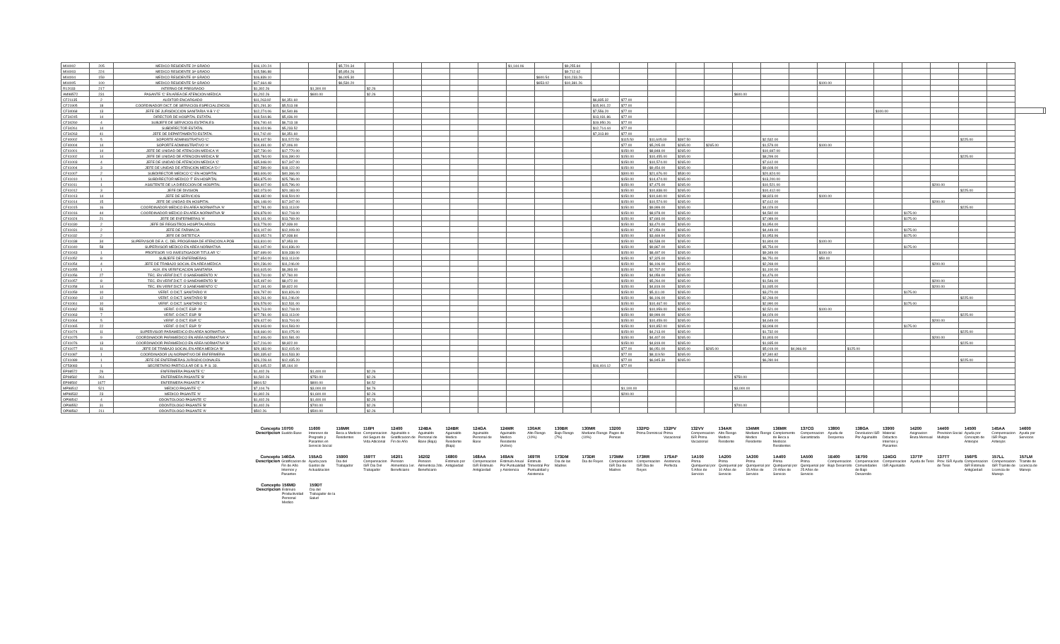| M04002 | 205 | MEDICO RESIDENTE 2# GRADO | $16,120.24 | | | $5,720.34 | | | | | | $1,144.06 | | $9,255.84 | | | | | | | | | | | | | | | | | |
| M04003 | 224 | MEDICO RESIDENTE 3# GRADO | $15,586.88 | | | $5,854.26 | | | | | | | | $9,712.62 | | | | | | | | | | | | | | | | | |
| M04004 | 159 | MEDICO RESIDENTE 4# GRADO | $16,839.10 | | | $6,005.30 | | | | | | | $600.54 | $10,233.26 | | | | | | | | | | | | | | | | | |
| M04005 | 100 | MEDICO RESIDENTE 5# GRADO | $17,664.48 | | | $6,530.20 | | | | | | | $653.02 | $10,381.26 | | | | | | | | | $100.00 | | | | | | | | |
| R12033 | 217 | INTERNO DE PREGRADO | $1,302.26 | | $1,300.00 | | $2.26 | | | | | | | | | | | | | | | | | | | | | | | | |
| AM98572 | 231 | PASANTE 'C' EN AREA DE ATENCION MEDICA | $1,202.26 | | $600.00 | | $2.26 | | | | | | | | | | | | | $600.00 | | | | | | | | | | | |
| CF21135 | 2 | AUDITOR ENCARGADO | $11,263.92 | $4,351.60 | | | | | | | | | | | $6,835.32 | $77.00 | | | | | | | | | | | | | | | |
| CF21905 | 18 | COORDINADOR DICT. DE SERVICIOS ESPECIALIZADOS | $21,291.30 | $5,513.08 | | | | | | | | | | | $15,901.22 | $77.00 | | | | | | | | | | | | | | | |
| CF34068 | 13 | JEFE DE JURISDICCION SANITARIA 'A B Y C' | $12,274.06 | $4,540.86 | | | | | | | | | | | $7,556.20 | $77.00 | | | | | | | | | $100.00 | | | | | | |
| CF34245 | 14 | DIRECTOR DE HOSPITAL ESTATAL | $18,544.86 | $5,436.00 | | | | | | | | | | | $13,031.86 | $77.00 | | | | | | | | | | | | | | | |
| CF34260 | 4 | SUBJEFE DE SERVICIOS ESTATALES | $26,740.44 | $6,713.18 | | | | | | | | | | | $19,950.26 | $77.00 | | | | | | | | | | | | | | | |
| CF34261 | 14 | SUBDIRECTOR ESTATAL | $18,024.96 | $5,233.52 | | | | | | | | | | | $12,714.44 | $77.00 | | | | | | | | | | | | | | | |
| CF34263 | 41 | JEFE DE DEPARTAMENTO ESTATAL | $11,742.40 | $4,351.60 | | | | | | | | | | | $7,313.80 | $77.00 | | | | | | | | | | | | | | | |
| CF40002 | 5 | SOPORTE ADMINISTRATIVO 'C' | $28,447.50 | $11,572.50 | | | | | | | | | | | | $115.50 | $11,605.00 | $397.50 | | | $2,532.00 | | | | | | | $225.00 | | | |
| CF40004 | 14 | SOPORTE ADMINISTRATIVO 'A' | $14,491.00 | $7,006.00 | | | | | | | | | | | | $77.00 | $5,205.00 | $265.00 | $265.00 | | $1,579.00 | | $100.00 | | | | | | | | |
| CF41001 | 14 | JEFE DE UNIDAD DE ATENCION MEDICA 'A' | $37,730.00 | $17,770.00 | | | | | | | | | | | | $150.00 | $8,848.00 | $265.00 | | | $10,697.00 | | | | | | | | | | |
| CF41002 | 14 | JEFE DE UNIDAD DE ATENCION MEDICA 'B' | $35,784.00 | $16,390.00 | | | | | | | | | | | | $150.00 | $10,455.00 | $265.00 | | | $8,299.00 | | | | | | | $225.00 | | | |
| CF41003 | 4 | JEFE DE UNIDAD DE ATENCION MEDICA 'C' | $35,948.00 | $17,347.00 | | | | | | | | | | | | $150.00 | $10,574.00 | $265.00 | | | $7,612.00 | | | | | | | | | | |
| CF41004 | 3 | JEFE DE UNIDAD DE ATENCION MEDICA 'D I' | $37,599.00 | $18,122.00 | | | | | | | | | | | | $150.00 | $9,454.00 | $265.00 | | | $9,608.00 | | | | | | | | | | |
| CF41007 | 2 | SUBDIRECTOR MEDICO 'C' EN HOSPITAL | $83,606.00 | $40,366.00 | | | | | | | | | | | | $300.00 | $21,676.00 | $530.00 | | | $20,824.00 | | | | | | | | | | |
| CF41010 | 1 | SUBDIRECTOR MEDICO 'F' EN HOSPITAL | $53,875.00 | $25,786.00 | | | | | | | | | | | | $150.00 | $14,474.00 | $265.00 | | | $13,200.00 | | | | | | | | | | |
| CF41011 | 1 | ASISTENTE DE LA DIRECCION DE HOSPITAL | $34,407.00 | $15,796.00 | | | | | | | | | | | | $150.00 | $7,475.00 | $265.00 | | | $10,521.00 | | | | | | $200.00 | | | | |
| CF41012 | 3 | JEFE DE DIVISION | $42,073.00 | $20,183.00 | | | | | | | | | | | | $150.00 | $10,838.00 | $265.00 | | | $10,412.00 | | | | | | | $225.00 | | | |
| CF41013 | 14 | JEFE DE SERVICIOS | $38,482.00 | $18,504.00 | | | | | | | | | | | | $150.00 | $10,640.00 | $265.00 | | | $8,823.00 | | $100.00 | | | | | | | | |
| CF41014 | 15 | JEFE DE UNIDAD EN HOSPITAL | $36,148.00 | $17,347.00 | | | | | | | | | | | | $150.00 | $10,574.00 | $265.00 | | | $7,612.00 | | | | | | $200.00 | | | | |
| CF41015 | 16 | COORDINADOR MEDICO EN AREA NORMATIVA 'A' | $27,781.00 | $13,113.00 | | | | | | | | | | | | $150.00 | $9,999.00 | $265.00 | | | $4,029.00 | | | | | | | $225.00 | | | |
| CF41016 | 44 | COORDINADOR MEDICO EN AREA NORMATIVA 'B' | $26,878.00 | $12,718.00 | | | | | | | | | | | | $150.00 | $8,978.00 | $265.00 | | | $4,592.00 | | | | | $175.00 | | | | | |
| CF41024 | 21 | JEFE DE ENFERMERAS 'A' | $29,141.00 | $13,769.00 | | | | | | | | | | | | $150.00 | $7,693.00 | $265.00 | | | $7,089.00 | | | | | $175.00 | | | | | |
| CF41030 | 2 | JEFE DE REGISTROS HOSPITALARIOS | $13,778.00 | $7,939.00 | | | | | | | | | | | | $150.00 | $3,470.00 | $265.00 | | | $1,954.00 | | | | | | | | | | |
| CF41031 | 2 | JEFE DE FARMACIA | $24,107.00 | $12,009.00 | | | | | | | | | | | | $150.00 | $7,059.00 | $265.00 | | | $4,449.00 | | | | | $175.00 | | | | | |
| CF41032 | 2 | JEFE DE DIETETICA | $13,952.74 | $7,938.84 | | | | | | | | | | | | $150.00 | $3,469.94 | $265.00 | | | $1,953.96 | | | | | $175.00 | | | | | |
| CF41038 | 34 | SUPERVISOR DE A. C. DEL PROGRAMA DE ATENCION A POB | $13,810.00 | $7,953.00 | | | | | | | | | | | | $150.00 | $3,538.00 | $265.00 | | | $1,804.00 | | $100.00 | | | | | | | | |
| CF41040 | 58 | SUPERVISOR MEDICO EN AREA NORMATIVA | $31,047.00 | $14,836.00 | | | | | | | | | | | | $150.00 | $9,867.00 | $265.00 | | | $5,754.00 | | | | | $175.00 | | | | | |
| CF41043 | 1 | PROFESOR Y/O INVESTIGADOR TITULAR 'C' | $37,699.00 | $19,338.00 | | | | | | | | | | | | $150.00 | $8,497.00 | $265.00 | | | $9,349.00 | | $100.00 | | | | | | | | |
| CF41052 | 8 | SUBJEFE DE ENFERMERAS | $27,654.00 | $13,113.00 | | | | | | | | | | | | $150.00 | $7,325.00 | $265.00 | | | $6,751.00 | | $50.00 | | | | | | | | |
| CF41054 | 4 | JEFE DE TRABAJO SOCIAL EN AREA MEDICA | $20,236.00 | $11,246.00 | | | | | | | | | | | | $150.00 | $6,106.00 | $265.00 | | | $2,269.00 | | | | | | $200.00 | | | | |
| CF41055 | 1 | AUX. EN VERIFICACION SANITARIA | $10,615.00 | $6,393.00 | | | | | | | | | | | | $150.00 | $2,707.00 | $265.00 | | | $1,100.00 | | | | | | | | | | |
| CF41056 | 27 | TEC. EN VERIF.DICT. O SANEAMIENTO 'A' | $13,710.00 | $7,760.00 | | | | | | | | | | | | $150.00 | $4,059.00 | $265.00 | | | $1,476.00 | | | | | | | | | | |
| CF41057 | 8 | TEC. EN VERIF.DICT. O SANEAMIENTO 'B' | $15,497.00 | $8,072.00 | | | | | | | | | | | | $150.00 | $5,264.00 | $265.00 | | | $1,546.00 | | | | | | $200.00 | | | | |
| CF41058 | 14 | TEC. EN VERIF.DICT. O SANEAMIENTO 'C' | $17,191.00 | $9,822.00 | | | | | | | | | | | | $150.00 | $4,819.00 | $265.00 | | | $1,935.00 | | | | | | $200.00 | | | | |
| CF41059 | 10 | VERIF. O DICT. SANITARIO 'A' | $19,797.00 | $10,826.00 | | | | | | | | | | | | $150.00 | $5,111.00 | $265.00 | | | $3,270.00 | | | | | $175.00 | | | | | |
| CF41060 | 12 | VERIF. O DICT. SANITARIO 'B' | $20,261.00 | $11,246.00 | | | | | | | | | | | | $150.00 | $6,106.00 | $265.00 | | | $2,269.00 | | | | | | | $225.00 | | | |
| CF41061 | 10 | VERIF. O DICT. SANITARIO 'C' | $26,578.00 | $12,531.00 | | | | | | | | | | | | $150.00 | $10,467.00 | $265.00 | | | $2,990.00 | | | | | $175.00 | | | | | |
| CF41062 | 55 | VERIF. O DICT. ESP. 'A' | $26,713.00 | $12,718.00 | | | | | | | | | | | | $150.00 | $10,959.00 | $265.00 | | | $2,521.00 | | $100.00 | | | | | | | | |
| CF41063 | 7 | VERIF. O DICT. ESP. 'B' | $27,781.00 | $13,113.00 | | | | | | | | | | | | $150.00 | $9,999.00 | $265.00 | | | $4,029.00 | | | | | | | $225.00 | | | |
| CF41064 | 5 | VERIF. O DICT. ESP. 'C' | $29,427.00 | $13,704.00 | | | | | | | | | | | | $150.00 | $10,459.00 | $265.00 | | | $4,649.00 | | | | | | $200.00 | | | | |
| CF41065 | 22 | VERIF. O DICT. ESP. 'D' | $29,943.00 | $14,593.00 | | | | | | | | | | | | $150.00 | $10,852.00 | $265.00 | | | $3,908.00 | | | | | $175.00 | | | | | |
| CF41074 | 11 | SUPERVISOR PARAMEDICO EN AREA NORMATIVA | $18,660.00 | $10,075.00 | | | | | | | | | | | | $150.00 | $4,213.00 | $265.00 | | | $1,732.00 | | | | | | | $225.00 | | | |
| CF41075 | 9 | COORDINADOR PARAMEDICO EN AREA NORMATIVA 'A' | $17,406.00 | $10,581.00 | | | | | | | | | | | | $150.00 | $4,407.00 | $265.00 | | | $1,803.00 | | | | | | $200.00 | | | | |
| CF41076 | 13 | COORDINADOR PARAMEDICO EN AREA NORMATIVA 'B' | $17,216.00 | $9,822.00 | | | | | | | | | | | | $150.00 | $4,819.00 | $265.00 | | | $1,935.00 | | | | | | | $225.00 | | | |
| CF41077 | 11 | JEFE DE TRABAJO SOCIAL EN AREA MEDICA 'B' | $29,183.00 | $12,415.00 | | | | | | | | | | | | $77.00 | $6,051.00 | $265.00 | $265.00 | | $5,019.00 | $4,966.00 | | $125.00 | | | | | | | |
| CF41087 | 1 | COORDINADOR (A) NORMATIVO DE ENFERMERIA | $30,335.62 | $14,533.30 | | | | | | | | | | | | $77.00 | $8,119.50 | $265.00 | | | $7,340.82 | | | | | | | | | | |
| CF41089 | 1 | JEFE DE ENFERMERAS JURISDICCIONALES | $26,228.44 | $12,435.20 | | | | | | | | | | | | $77.00 | $6,945.30 | $265.00 | | | $6,280.94 | | | | | | | $225.00 | | | |
| CF53083 | 1 | SECRETARIO PARTICULAR DE S. P. S. 33. | $21,645.22 | $5,164.10 | | | | | | | | | | | $16,404.12 | $77.00 | | | | | | | | | | | | | | | |
| EP98572 | 26 | ENFERMERA PASANTE 'C' | $1,402.26 | | $1,400.00 | | $2.26 | | | | | | | | | | | | | | | | | | | | | | | | |
| EP98582 | 261 | ENFERMERA PASANTE 'B' | $1,502.26 | | $750.00 | | $2.26 | | | | | | | | | | | | | $750.00 | | | | | | | | | | | |
| EP98592 | 1677 | ENFERMERA PASANTE 'A' | $804.52 | | $800.00 | | $4.52 | | | | | | | | | | | | | | | | | | | | | | | | |
| MP98512 | 521 | MEDICO PASANTE 'C' | $7,104.76 | | $3,000.00 | | $4.76 | | | | | | | | | $1,100.00 | | | | $3,000.00 | | | | | | | | | | | |
| MP98532 | 23 | MEDICO PASANTE 'A' | $1,802.26 | | $1,600.00 | | $2.26 | | | | | | | | | $200.00 | | | | | | | | | | | | | | | |
| OP98542 | 4 | ODONTOLOGO PASANTE 'C' | $1,402.26 | | $1,400.00 | | $2.26 | | | | | | | | | | | | | | | | | | | | | | | | |
| OP98552 | 31 | ODONTOLOGO PASANTE 'B' | $1,402.26 | | $700.00 | | $2.26 | | | | | | | | | | | | | $700.00 | | | | | | | | | | | |
| OP98562 | 211 | ODONTOLOGO PASANTE 'A' | $502.26 | | $500.00 | | $2.26 | | | | | | | | | | | | | | | | | | | | | | | | |
| Concepto | 10700 | 11600 | 116MR | 116PI | 12400 | 124BA | 124BR | 124GA | 124MR | 130AR | 130BR | 130MR | 13200 | 132PD | 132PV | 132VV | 134AR | 134MR | 136MR | 137CG | 13800 | 138GA | 13900 | 14200 | 14400 | 14500 | 145AA | 14600 |
| Descripcion | Sueldo Base | Intereses de Pregrado y Pasantes en Servicio Social | Beca a Medicos Residentes | Compensacion del Seguro de Vida Adicional | Aguinaldo o Gratificacion de Fin de Año | Aguinaldo Personal de Base (Baja) | Aguinaldo Medico Residente (Baja) | Aguinaldo Personal de Base | Aguinaldo Medico Residente (Activo) | Alto Riesgo (10%) | Bajo Riesgo (7%) | Mediano Riesgo (10%) | Pagos de Pensas | Prima Dominical | Prima Vacacional | Compensacion ISR Prima Vacacional | Alto Riesgo Medico Residente | Mediano Riesgo Medico Residente | Complemento de Beca a Medicos Residentes | Compensacion Garantizada | Ayuda de Despensa | Devolucion ISR Por Aguinaldo | Material Didactico Internos y Pasantes | Asignacion Bruta Mensual | Prevision Social Multiple | Ayuda por Concepto de Anteojos | Compensacion ISR Pago Anteojos | Ayuda por Servicios |
| Concepto | 146GA | 155AG | 15900 | 159TT | 16201 | 16202 | 16800 | 168AA | 169AN | 169TR | 173DM | 173DR | 173MM | 173RR | 17SAP | 1A100 | 1A200 | 1A300 | 1A400 | 1A500 | 1E400 | 1E700 | 124GG | 137TP | 137TT | 156PS | 157LL | 157LM |
| Descripcion | Gratificacion de Fin de Año Internos y Pasantes | Ayuda para Gastos de Actualizacion | Dia del Trabajador | Compensacion ISR Dia Del Trabajador | Pension Alimenticia 1er. Beneficiario | Pension Alimenticia 2do. Beneficiario | Estimulo por Antigüedad | Compensacion ISR Estimulo Antigüedad | Estimulo Anual Por Puntualidad y Asistencia | Estimulo Trimestral Por Puntualidad y Asistencia | Dia de las Madres | Dia de Reyes | Compensacion ISR Dia de Madres | Compensacion ISR Dia de Reyes | Asistencia Perfecta | Prima Quinquenal por 5 Años de Servicio | Prima Quinquenal por 10 Años de Servicio | Prima Quinquenal por 15 Años de Servicio | Prima Quinquenal por 20 Años de Servicio | Prima Quinquenal por 25 Años de Servicio | Compensacion Bajo Desarrollo | Compensacion Comunidades de Bajo Desarrollo | Compensacion ISR Aguinaldo | Ayuda de Tesis | Prov. ISR Ayuda de Tesis | Compensacion ISR Estimulo Antigüedad | Compensacion ISR Tramite de Licencia de Manejo | Tramite de Licencia de Manejo |
| Concepto | 156MD | 159DT |
| Descripcion | Estimulo Productividad Personal Medico | Dia del Trabajador de la Salud |